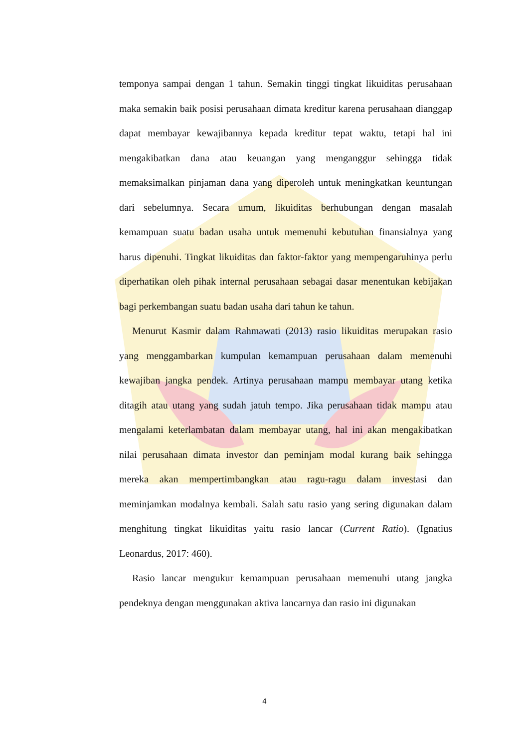temponya sampai dengan 1 tahun. Semakin tinggi tingkat likuiditas perusahaan maka semakin baik posisi perusahaan dimata kreditur karena perusahaan dianggap dapat membayar kewajibannya kepada kreditur tepat waktu, tetapi hal ini mengakibatkan dana atau keuangan yang menganggur sehingga tidak memaksimalkan pinjaman dana yang diperoleh untuk meningkatkan keuntungan dari sebelumnya. Secara umum, likuiditas berhubungan dengan masalah kemampuan suatu badan usaha untuk memenuhi kebutuhan finansialnya yang harus dipenuhi. Tingkat likuiditas dan faktor-faktor yang mempengaruhinya perlu diperhatikan oleh pihak internal perusahaan sebagai dasar menentukan kebijakan bagi perkembangan suatu badan usaha dari tahun ke tahun.
Menurut Kasmir dalam Rahmawati (2013) rasio likuiditas merupakan rasio yang menggambarkan kumpulan kemampuan perusahaan dalam memenuhi kewajiban jangka pendek. Artinya perusahaan mampu membayar utang ketika ditagih atau utang yang sudah jatuh tempo. Jika perusahaan tidak mampu atau mengalami keterlambatan dalam membayar utang, hal ini akan mengakibatkan nilai perusahaan dimata investor dan peminjam modal kurang baik sehingga mereka akan mempertimbangkan atau ragu-ragu dalam investasi dan meminjamkan modalnya kembali. Salah satu rasio yang sering digunakan dalam menghitung tingkat likuiditas yaitu rasio lancar (Current Ratio). (Ignatius Leonardus, 2017: 460).
Rasio lancar mengukur kemampuan perusahaan memenuhi utang jangka pendeknya dengan menggunakan aktiva lancarnya dan rasio ini digunakan
4